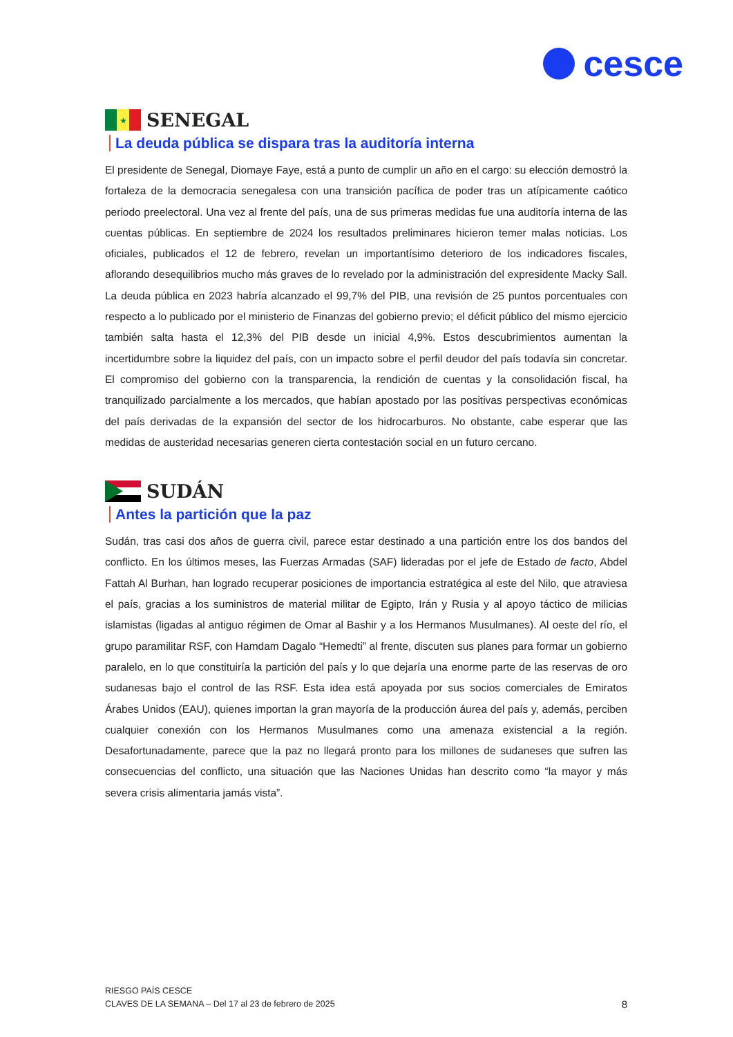cesce
★
SENEGAL
La deuda pública se dispara tras la auditoría interna
El presidente de Senegal, Diomaye Faye, está a punto de cumplir un año en el cargo: su elección demostró la fortaleza de la democracia senegalesa con una transición pacífica de poder tras un atípicamente caótico periodo preelectoral. Una vez al frente del país, una de sus primeras medidas fue una auditoría interna de las cuentas públicas. En septiembre de 2024 los resultados preliminares hicieron temer malas noticias. Los oficiales, publicados el 12 de febrero, revelan un importantísimo deterioro de los indicadores fiscales, aflorando desequilibrios mucho más graves de lo revelado por la administración del expresidente Macky Sall. La deuda pública en 2023 habría alcanzado el 99,7% del PIB, una revisión de 25 puntos porcentuales con respecto a lo publicado por el ministerio de Finanzas del gobierno previo; el déficit público del mismo ejercicio también salta hasta el 12,3% del PIB desde un inicial 4,9%. Estos descubrimientos aumentan la incertidumbre sobre la liquidez del país, con un impacto sobre el perfil deudor del país todavía sin concretar. El compromiso del gobierno con la transparencia, la rendición de cuentas y la consolidación fiscal, ha tranquilizado parcialmente a los mercados, que habían apostado por las positivas perspectivas económicas del país derivadas de la expansión del sector de los hidrocarburos. No obstante, cabe esperar que las medidas de austeridad necesarias generen cierta contestación social en un futuro cercano.
SUDÁN
Antes la partición que la paz
Sudán, tras casi dos años de guerra civil, parece estar destinado a una partición entre los dos bandos del conflicto. En los últimos meses, las Fuerzas Armadas (SAF) lideradas por el jefe de Estado de facto, Abdel Fattah Al Burhan, han logrado recuperar posiciones de importancia estratégica al este del Nilo, que atraviesa el país, gracias a los suministros de material militar de Egipto, Irán y Rusia y al apoyo táctico de milicias islamistas (ligadas al antiguo régimen de Omar al Bashir y a los Hermanos Musulmanes). Al oeste del río, el grupo paramilitar RSF, con Hamdam Dagalo “Hemedti” al frente, discuten sus planes para formar un gobierno paralelo, en lo que constituiría la partición del país y lo que dejaría una enorme parte de las reservas de oro sudanesas bajo el control de las RSF. Esta idea está apoyada por sus socios comerciales de Emiratos Árabes Unidos (EAU), quienes importan la gran mayoría de la producción áurea del país y, además, perciben cualquier conexión con los Hermanos Musulmanes como una amenaza existencial a la región. Desafortunadamente, parece que la paz no llegará pronto para los millones de sudaneses que sufren las consecuencias del conflicto, una situación que las Naciones Unidas han descrito como “la mayor y más severa crisis alimentaria jamás vista”.
RIESGO PAÍS CESCE
CLAVES DE LA SEMANA – Del 17 al 23 de febrero de 2025
8